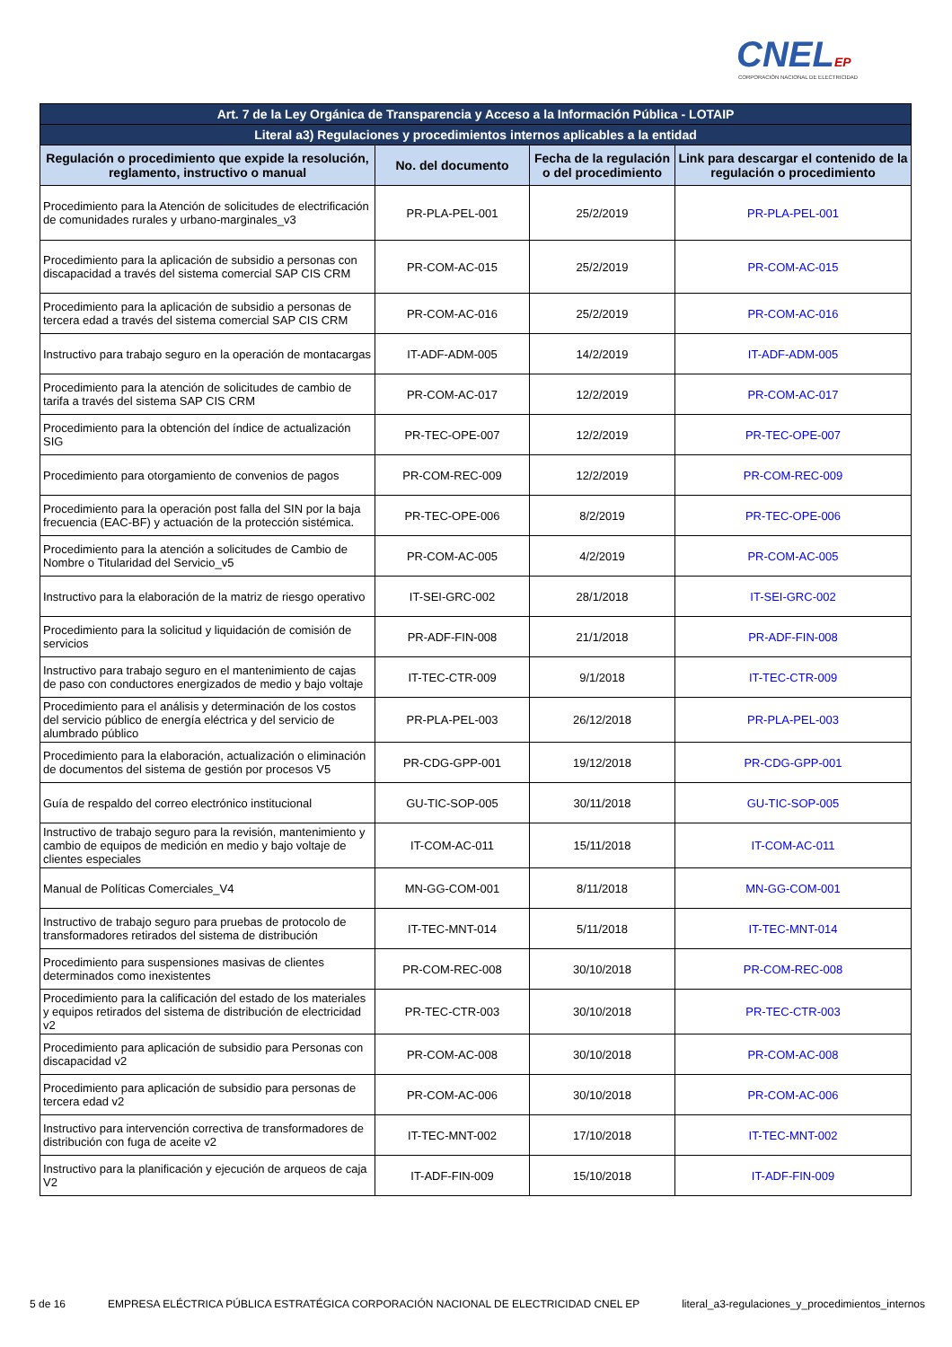CNELEP
CORPORACIÓN NACIONAL DE ELECTRICIDAD
| Art. 7 de la Ley Orgánica de Transparencia y Acceso a la Información Pública - LOTAIP | | | |
| Literal a3) Regulaciones y procedimientos internos aplicables a la entidad | | | |
| Regulación o procedimiento que expide la resolución, reglamento, instructivo o manual | No. del documento | Fecha de la regulación o del procedimiento | Link para descargar el contenido de la regulación o procedimiento |
| Procedimiento para la Atención de solicitudes de electrificación de comunidades rurales y urbano-marginales_v3 | PR-PLA-PEL-001 | 25/2/2019 | PR-PLA-PEL-001 |
| Procedimiento para la aplicación de subsidio a personas con discapacidad a través del sistema comercial SAP CIS CRM | PR-COM-AC-015 | 25/2/2019 | PR-COM-AC-015 |
| Procedimiento para la aplicación de subsidio a personas de tercera edad a través del sistema comercial SAP CIS CRM | PR-COM-AC-016 | 25/2/2019 | PR-COM-AC-016 |
| Instructivo para trabajo seguro en la operación de montacargas | IT-ADF-ADM-005 | 14/2/2019 | IT-ADF-ADM-005 |
| Procedimiento para la atención de solicitudes de cambio de tarifa a través del sistema SAP CIS CRM | PR-COM-AC-017 | 12/2/2019 | PR-COM-AC-017 |
| Procedimiento para la obtención del índice de actualización SIG | PR-TEC-OPE-007 | 12/2/2019 | PR-TEC-OPE-007 |
| Procedimiento para otorgamiento de convenios de pagos | PR-COM-REC-009 | 12/2/2019 | PR-COM-REC-009 |
| Procedimiento para la operación post falla del SIN por la baja frecuencia (EAC-BF) y actuación de la protección sistémica. | PR-TEC-OPE-006 | 8/2/2019 | PR-TEC-OPE-006 |
| Procedimiento para la atención a solicitudes de Cambio de Nombre o Titularidad del Servicio_v5 | PR-COM-AC-005 | 4/2/2019 | PR-COM-AC-005 |
| Instructivo para la elaboración de la matriz de riesgo operativo | IT-SEI-GRC-002 | 28/1/2018 | IT-SEI-GRC-002 |
| Procedimiento para la solicitud y liquidación de comisión de servicios | PR-ADF-FIN-008 | 21/1/2018 | PR-ADF-FIN-008 |
| Instructivo para trabajo seguro en el mantenimiento de cajas de paso con conductores energizados de medio y bajo voltaje | IT-TEC-CTR-009 | 9/1/2018 | IT-TEC-CTR-009 |
| Procedimiento para el análisis y determinación de los costos del servicio público de energía eléctrica y del servicio de alumbrado público | PR-PLA-PEL-003 | 26/12/2018 | PR-PLA-PEL-003 |
| Procedimiento para la elaboración, actualización o eliminación de documentos del sistema de gestión por procesos V5 | PR-CDG-GPP-001 | 19/12/2018 | PR-CDG-GPP-001 |
| Guía de respaldo del correo electrónico institucional | GU-TIC-SOP-005 | 30/11/2018 | GU-TIC-SOP-005 |
| Instructivo de trabajo seguro para la revisión, mantenimiento y cambio de equipos de medición en medio y bajo voltaje de clientes especiales | IT-COM-AC-011 | 15/11/2018 | IT-COM-AC-011 |
| Manual de Políticas Comerciales_V4 | MN-GG-COM-001 | 8/11/2018 | MN-GG-COM-001 |
| Instructivo de trabajo seguro para pruebas de protocolo de transformadores retirados del sistema de distribución | IT-TEC-MNT-014 | 5/11/2018 | IT-TEC-MNT-014 |
| Procedimiento para suspensiones masivas de clientes determinados como inexistentes | PR-COM-REC-008 | 30/10/2018 | PR-COM-REC-008 |
| Procedimiento para la calificación del estado de los materiales y equipos retirados del sistema de distribución de electricidad v2 | PR-TEC-CTR-003 | 30/10/2018 | PR-TEC-CTR-003 |
| Procedimiento para aplicación de subsidio para Personas con discapacidad v2 | PR-COM-AC-008 | 30/10/2018 | PR-COM-AC-008 |
| Procedimiento para aplicación de subsidio para personas de tercera edad v2 | PR-COM-AC-006 | 30/10/2018 | PR-COM-AC-006 |
| Instructivo para intervención correctiva de transformadores de distribución con fuga de aceite v2 | IT-TEC-MNT-002 | 17/10/2018 | IT-TEC-MNT-002 |
| Instructivo para la planificación y ejecución de arqueos de caja V2 | IT-ADF-FIN-009 | 15/10/2018 | IT-ADF-FIN-009 |
5 de 16 EMPRESA ELÉCTRICA PÚBLICA ESTRATÉGICA CORPORACIÓN NACIONAL DE ELECTRICIDAD CNEL EP literal_a3-regulaciones_y_procedimientos_internos